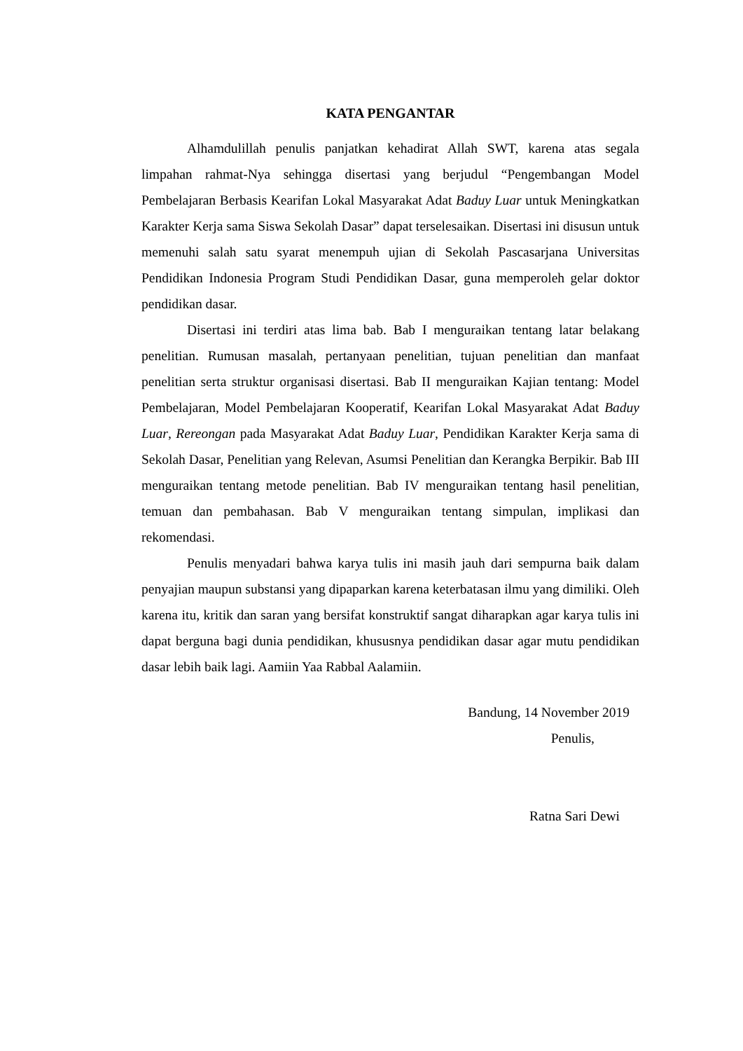KATA PENGANTAR
Alhamdulillah penulis panjatkan kehadirat Allah SWT, karena atas segala limpahan rahmat-Nya sehingga disertasi yang berjudul “Pengembangan Model Pembelajaran Berbasis Kearifan Lokal Masyarakat Adat Baduy Luar untuk Meningkatkan Karakter Kerja sama Siswa Sekolah Dasar” dapat terselesaikan. Disertasi ini disusun untuk memenuhi salah satu syarat menempuh ujian di Sekolah Pascasarjana Universitas Pendidikan Indonesia Program Studi Pendidikan Dasar, guna memperoleh gelar doktor pendidikan dasar.
Disertasi ini terdiri atas lima bab. Bab I menguraikan tentang latar belakang penelitian. Rumusan masalah, pertanyaan penelitian, tujuan penelitian dan manfaat penelitian serta struktur organisasi disertasi. Bab II menguraikan Kajian tentang: Model Pembelajaran, Model Pembelajaran Kooperatif, Kearifan Lokal Masyarakat Adat Baduy Luar, Rereongan pada Masyarakat Adat Baduy Luar, Pendidikan Karakter Kerja sama di Sekolah Dasar, Penelitian yang Relevan, Asumsi Penelitian dan Kerangka Berpikir. Bab III menguraikan tentang metode penelitian. Bab IV menguraikan tentang hasil penelitian, temuan dan pembahasan. Bab V menguraikan tentang simpulan, implikasi dan rekomendasi.
Penulis menyadari bahwa karya tulis ini masih jauh dari sempurna baik dalam penyajian maupun substansi yang dipaparkan karena keterbatasan ilmu yang dimiliki. Oleh karena itu, kritik dan saran yang bersifat konstruktif sangat diharapkan agar karya tulis ini dapat berguna bagi dunia pendidikan, khususnya pendidikan dasar agar mutu pendidikan dasar lebih baik lagi. Aamiin Yaa Rabbal Aalamiin.
Bandung, 14 November 2019
Penulis,
Ratna Sari Dewi